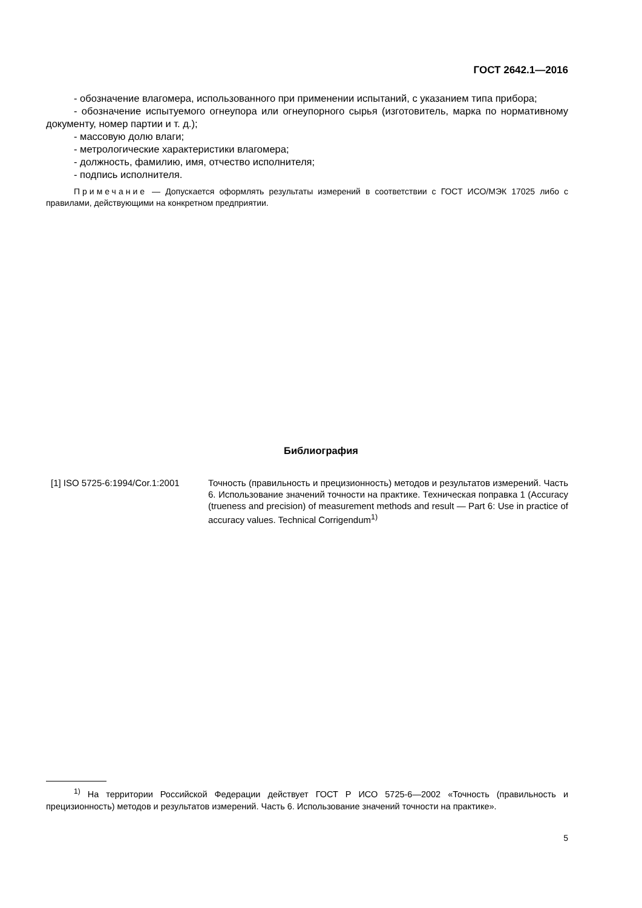ГОСТ 2642.1—2016
- обозначение влагомера, использованного при применении испытаний, с указанием типа прибора;
- обозначение испытуемого огнеупора или огнеупорного сырья (изготовитель, марка по нормативному документу, номер партии и т. д.);
- массовую долю влаги;
- метрологические характеристики влагомера;
- должность, фамилию, имя, отчество исполнителя;
- подпись исполнителя.
Примечание — Допускается оформлять результаты измерений в соответствии с ГОСТ ИСО/МЭК 17025 либо с правилами, действующими на конкретном предприятии.
Библиография
[1] ISO 5725-6:1994/Cor.1:2001
Точность (правильность и прецизионность) методов и результатов измерений. Часть 6. Использование значений точности на практике. Техническая поправка 1 (Accuracy (trueness and precision) of measurement methods and result — Part 6: Use in practice of accuracy values. Technical Corrigendum<sup>1)</sup>
<sup>1)</sup> На территории Российской Федерации действует ГОСТ Р ИСО 5725-6—2002 «Точность (правильность и прецизионность) методов и результатов измерений. Часть 6. Использование значений точности на практике».
5